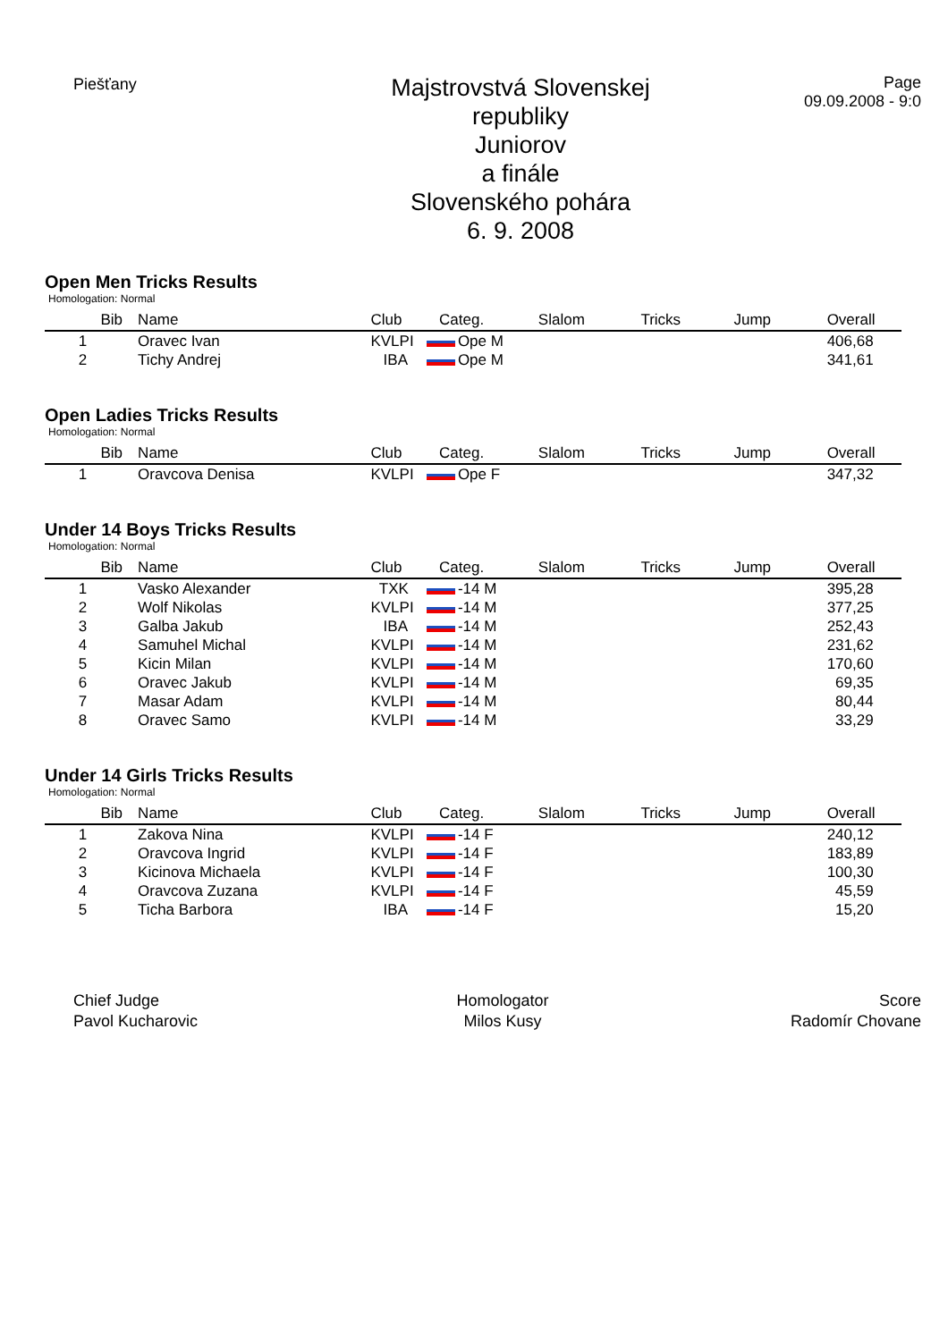Piešťany
Majstrovstvá Slovenskej republiky
Juniorov
a finále
Slovenského pohára
6. 9. 2008
Page
09.09.2008 - 9:0
Open Men Tricks Results
Homologation: Normal
| | Bib | Name | Club | Categ. | Slalom | Tricks | Jump | Overall |
| --- | --- | --- | --- | --- | --- | --- | --- | --- |
| 1 | | Oravec Ivan | KVLPI | Ope M | | | | 406,68 |
| 2 | | Tichy Andrej | IBA | Ope M | | | | 341,61 |
Open Ladies Tricks Results
Homologation: Normal
| | Bib | Name | Club | Categ. | Slalom | Tricks | Jump | Overall |
| --- | --- | --- | --- | --- | --- | --- | --- | --- |
| 1 | | Oravcova Denisa | KVLPI | Ope F | | | | 347,32 |
Under 14 Boys Tricks Results
Homologation: Normal
| | Bib | Name | Club | Categ. | Slalom | Tricks | Jump | Overall |
| --- | --- | --- | --- | --- | --- | --- | --- | --- |
| 1 | | Vasko Alexander | TXK | -14 M | | | | 395,28 |
| 2 | | Wolf Nikolas | KVLPI | -14 M | | | | 377,25 |
| 3 | | Galba Jakub | IBA | -14 M | | | | 252,43 |
| 4 | | Samuhel Michal | KVLPI | -14 M | | | | 231,62 |
| 5 | | Kicin Milan | KVLPI | -14 M | | | | 170,60 |
| 6 | | Oravec Jakub | KVLPI | -14 M | | | | 69,35 |
| 7 | | Masar Adam | KVLPI | -14 M | | | | 80,44 |
| 8 | | Oravec Samo | KVLPI | -14 M | | | | 33,29 |
Under 14 Girls Tricks Results
Homologation: Normal
| | Bib | Name | Club | Categ. | Slalom | Tricks | Jump | Overall |
| --- | --- | --- | --- | --- | --- | --- | --- | --- |
| 1 | | Zakova Nina | KVLPI | -14 F | | | | 240,12 |
| 2 | | Oravcova Ingrid | KVLPI | -14 F | | | | 183,89 |
| 3 | | Kicinova Michaela | KVLPI | -14 F | | | | 100,30 |
| 4 | | Oravcova Zuzana | KVLPI | -14 F | | | | 45,59 |
| 5 | | Ticha Barbora | IBA | -14 F | | | | 15,20 |
Chief Judge
Pavol Kucharovic
Homologator
Milos Kusy
Score
Radomír Chovane